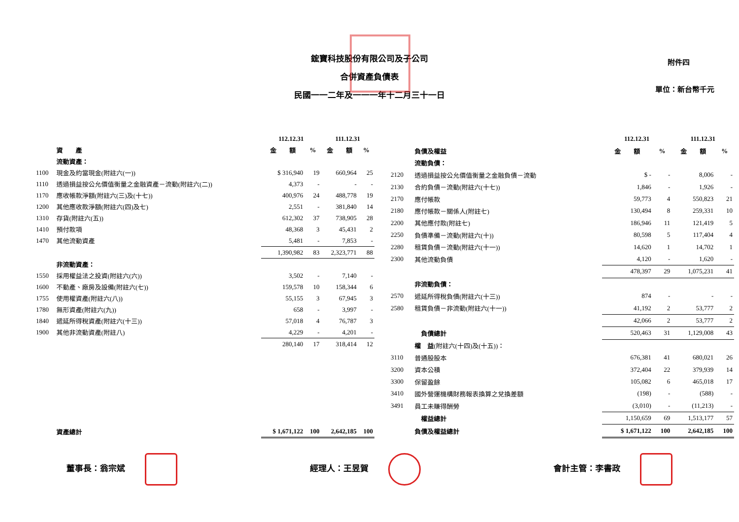鋐寶科技股份有限公司及子公司
合併資產負債表
民國一一二年及一一一年十二月三十一日
附件四
單位：新台幣千元
| | | 112.12.31 | | 111.12.31 | |
| --- | --- | --- | --- | --- | --- |
| | 資 產 | 金 額 | % | 金 額 | % |
| | 流動資產： | | | | |
| 1100 | 現金及約當現金(附註六(一)) | $ 316,940 | 19 | 660,964 | 25 |
| 1110 | 透過損益按公允價值衡量之金融資產－流動(附註六(二)) | 4,373 | - | - | - |
| 1170 | 應收帳款淨額(附註六(三)及(十七)) | 400,976 | 24 | 488,778 | 19 |
| 1200 | 其他應收款淨額(附註六(四)及七) | 2,551 | - | 381,840 | 14 |
| 1310 | 存貨(附註六(五)) | 612,302 | 37 | 738,905 | 28 |
| 1410 | 預付款項 | 48,368 | 3 | 45,431 | 2 |
| 1470 | 其他流動資產 | 5,481 | - | 7,853 | - |
| | | 1,390,982 | 83 | 2,323,771 | 88 |
| | 非流動資產： | | | | |
| 1550 | 採用權益法之投資(附註六(六)) | 3,502 | - | 7,140 | - |
| 1600 | 不動產、廠房及設備(附註六(七)) | 159,578 | 10 | 158,344 | 6 |
| 1755 | 使用權資產(附註六(八)) | 55,155 | 3 | 67,945 | 3 |
| 1780 | 無形資產(附註六(九)) | 658 | - | 3,997 | - |
| 1840 | 遞延所得稅資產(附註六(十三)) | 57,018 | 4 | 76,787 | 3 |
| 1900 | 其他非流動資產(附註八) | 4,229 | - | 4,201 | - |
| | | 280,140 | 17 | 318,414 | 12 |
| | 資產總計 | $ 1,671,122 | 100 | 2,642,185 | 100 |
| | | 112.12.31 | | 111.12.31 | |
| --- | --- | --- | --- | --- | --- |
| | 負債及權益 | 金 額 | % | 金 額 | % |
| | 流動負債： | | | | |
| 2120 | 透過損益按公允價值衡量之金融負債－流動 | $ - | - | 8,006 | - |
| 2130 | 合約負債－流動(附註六(十七)) | 1,846 | - | 1,926 | - |
| 2170 | 應付帳款 | 59,773 | 4 | 550,823 | 21 |
| 2180 | 應付帳款－關係人(附註七) | 130,494 | 8 | 259,331 | 10 |
| 2200 | 其他應付款(附註七) | 186,946 | 11 | 121,419 | 5 |
| 2250 | 負債準備－流動(附註六(十)) | 80,598 | 5 | 117,404 | 4 |
| 2280 | 租賃負債－流動(附註六(十一)) | 14,620 | 1 | 14,702 | 1 |
| 2300 | 其他流動負債 | 4,120 | - | 1,620 | - |
| | | 478,397 | 29 | 1,075,231 | 41 |
| | 非流動負債： | | | | |
| 2570 | 遞延所得稅負債(附註六(十三)) | 874 | - | - | - |
| 2580 | 租賃負債－非流動(附註六(十一)) | 41,192 | 2 | 53,777 | 2 |
| | | 42,066 | 2 | 53,777 | 2 |
| | 負債總計 | 520,463 | 31 | 1,129,008 | 43 |
| | 權 益 (附註六(十四)及(十五))： | | | | |
| 3110 | 普通股股本 | 676,381 | 41 | 680,021 | 26 |
| 3200 | 資本公積 | 372,404 | 22 | 379,939 | 14 |
| 3300 | 保留盈餘 | 105,082 | 6 | 465,018 | 17 |
| 3410 | 國外營運機構財務報表換算之兌換差額 | (198) | - | (588) | - |
| 3491 | 員工未賺得酬勞 | (3,010) | - | (11,213) | - |
| | 權益總計 | 1,150,659 | 69 | 1,513,177 | 57 |
| | 負債及權益總計 | $ 1,671,122 | 100 | 2,642,185 | 100 |
董事長：翁宗斌 經理人：王昱賀 會計主管：李書政